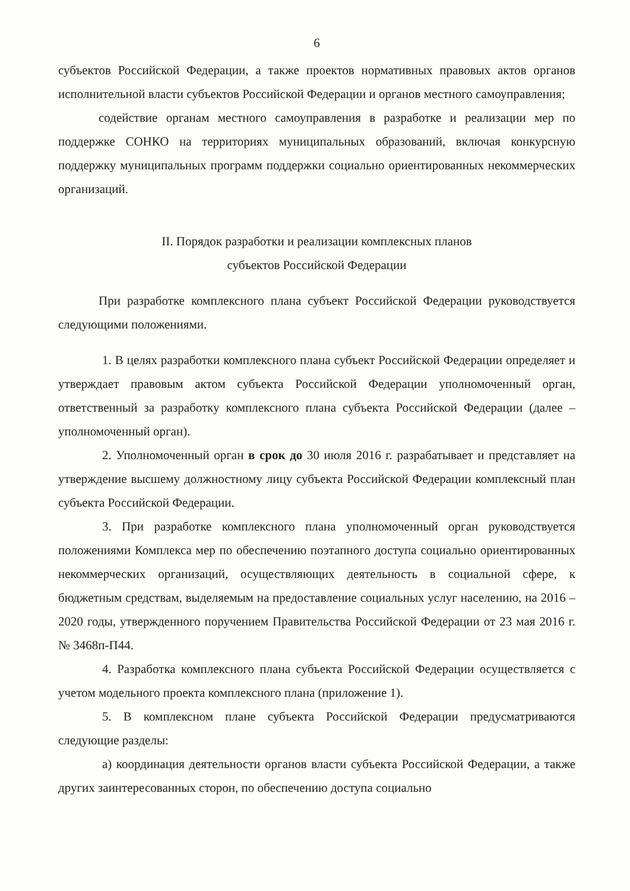6
субъектов Российской Федерации, а также проектов нормативных правовых актов органов исполнительной власти субъектов Российской Федерации и органов местного самоуправления;
содействие органам местного самоуправления в разработке и реализации мер по поддержке СОНКО на территориях муниципальных образований, включая конкурсную поддержку муниципальных программ поддержки социально ориентированных некоммерческих организаций.
II. Порядок разработки и реализации комплексных планов
субъектов Российской Федерации
При разработке комплексного плана субъект Российской Федерации руководствуется следующими положениями.
1. В целях разработки комплексного плана субъект Российской Федерации определяет и утверждает правовым актом субъекта Российской Федерации уполномоченный орган, ответственный за разработку комплексного плана субъекта Российской Федерации (далее – уполномоченный орган).
2. Уполномоченный орган в срок до 30 июля 2016 г. разрабатывает и представляет на утверждение высшему должностному лицу субъекта Российской Федерации комплексный план субъекта Российской Федерации.
3. При разработке комплексного плана уполномоченный орган руководствуется положениями Комплекса мер по обеспечению поэтапного доступа социально ориентированных некоммерческих организаций, осуществляющих деятельность в социальной сфере, к бюджетным средствам, выделяемым на предоставление социальных услуг населению, на 2016 – 2020 годы, утвержденного поручением Правительства Российской Федерации от 23 мая 2016 г. № 3468п-П44.
4. Разработка комплексного плана субъекта Российской Федерации осуществляется с учетом модельного проекта комплексного плана (приложение 1).
5. В комплексном плане субъекта Российской Федерации предусматриваются следующие разделы:
а) координация деятельности органов власти субъекта Российской Федерации, а также других заинтересованных сторон, по обеспечению доступа социально